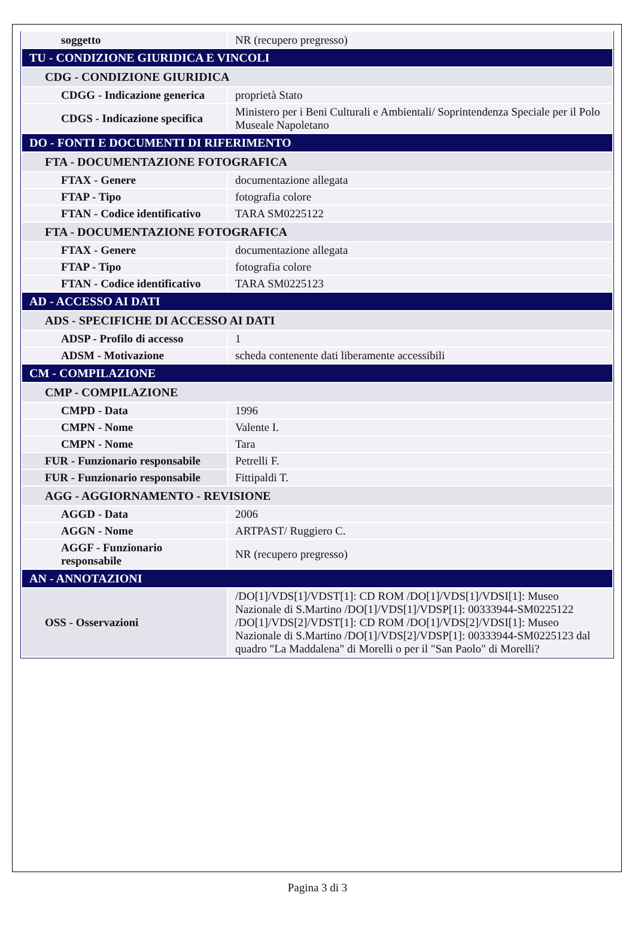| soggetto | NR (recupero pregresso) |
| TU - CONDIZIONE GIURIDICA E VINCOLI | |
| CDG - CONDIZIONE GIURIDICA | |
| CDGG - Indicazione generica | proprietà Stato |
| CDGS - Indicazione specifica | Ministero per i Beni Culturali e Ambientali/ Soprintendenza Speciale per il Polo Museale Napoletano |
| DO - FONTI E DOCUMENTI DI RIFERIMENTO | |
| FTA - DOCUMENTAZIONE FOTOGRAFICA | |
| FTAX - Genere | documentazione allegata |
| FTAP - Tipo | fotografia colore |
| FTAN - Codice identificativo | TARA SM0225122 |
| FTA - DOCUMENTAZIONE FOTOGRAFICA | |
| FTAX - Genere | documentazione allegata |
| FTAP - Tipo | fotografia colore |
| FTAN - Codice identificativo | TARA SM0225123 |
| AD - ACCESSO AI DATI | |
| ADS - SPECIFICHE DI ACCESSO AI DATI | |
| ADSP - Profilo di accesso | 1 |
| ADSM - Motivazione | scheda contenente dati liberamente accessibili |
| CM - COMPILAZIONE | |
| CMP - COMPILAZIONE | |
| CMPD - Data | 1996 |
| CMPN - Nome | Valente I. |
| CMPN - Nome | Tara |
| FUR - Funzionario responsabile | Petrelli F. |
| FUR - Funzionario responsabile | Fittipaldi T. |
| AGG - AGGIORNAMENTO - REVISIONE | |
| AGGD - Data | 2006 |
| AGGN - Nome | ARTPAST/ Ruggiero C. |
| AGGF - Funzionario responsabile | NR (recupero pregresso) |
| AN - ANNOTAZIONI | |
| OSS - Osservazioni | /DO[1]/VDS[1]/VDST[1]: CD ROM /DO[1]/VDS[1]/VDSI[1]: Museo Nazionale di S.Martino /DO[1]/VDS[1]/VDSP[1]: 00333944-SM0225122 /DO[1]/VDS[2]/VDST[1]: CD ROM /DO[1]/VDS[2]/VDSI[1]: Museo Nazionale di S.Martino /DO[1]/VDS[2]/VDSP[1]: 00333944-SM0225123 dal quadro "La Maddalena" di Morelli o per il "San Paolo" di Morelli? |
Pagina 3 di 3